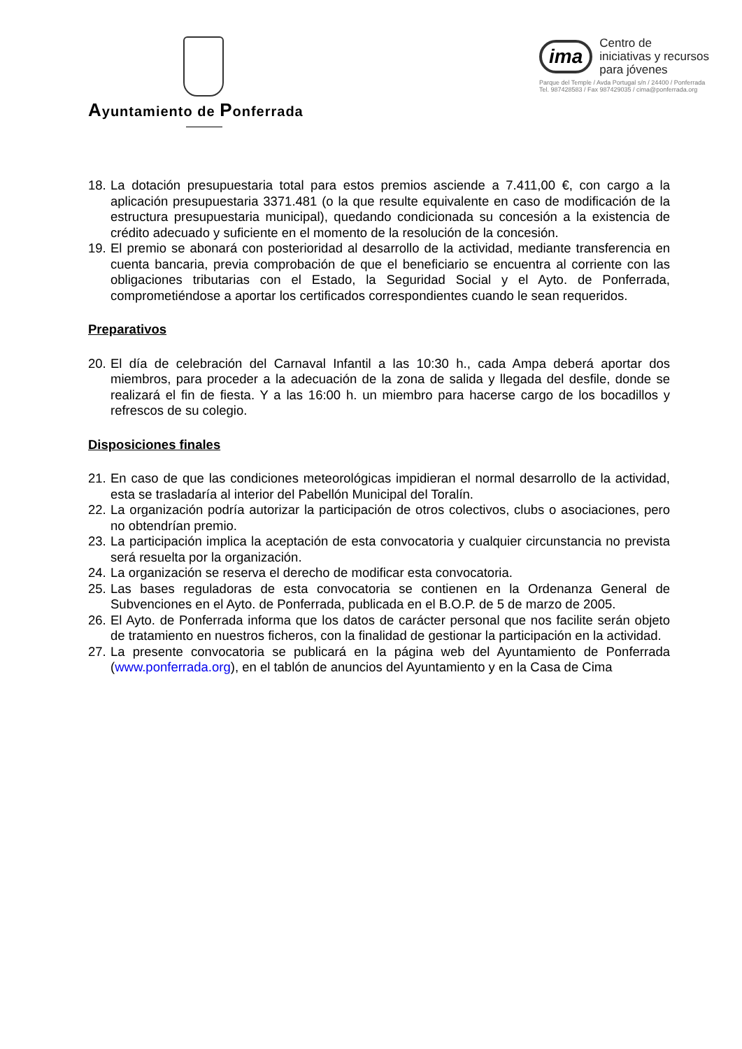Ayuntamiento de Ponferrada
ima
Centro de
iniciativas y recursos
para jóvenes
Parque del Temple / Avda Portugal s/n / 24400 / Ponferrada
Tel. 987428583 / Fax 987429035 / cima@ponferrada.org
18. La dotación presupuestaria total para estos premios asciende a 7.411,00 €, con cargo a la aplicación presupuestaria 3371.481 (o la que resulte equivalente en caso de modificación de la estructura presupuestaria municipal), quedando condicionada su concesión a la existencia de crédito adecuado y suficiente en el momento de la resolución de la concesión.
19. El premio se abonará con posterioridad al desarrollo de la actividad, mediante transferencia en cuenta bancaria, previa comprobación de que el beneficiario se encuentra al corriente con las obligaciones tributarias con el Estado, la Seguridad Social y el Ayto. de Ponferrada, comprometiéndose a aportar los certificados correspondientes cuando le sean requeridos.
Preparativos
20. El día de celebración del Carnaval Infantil a las 10:30 h., cada Ampa deberá aportar dos miembros, para proceder a la adecuación de la zona de salida y llegada del desfile, donde se realizará el fin de fiesta. Y a las 16:00 h. un miembro para hacerse cargo de los bocadillos y refrescos de su colegio.
Disposiciones finales
21. En caso de que las condiciones meteorológicas impidieran el normal desarrollo de la actividad, esta se trasladaría al interior del Pabellón Municipal del Toralín.
22. La organización podría autorizar la participación de otros colectivos, clubs o asociaciones, pero no obtendrían premio.
23. La participación implica la aceptación de esta convocatoria y cualquier circunstancia no prevista será resuelta por la organización.
24. La organización se reserva el derecho de modificar esta convocatoria.
25. Las bases reguladoras de esta convocatoria se contienen en la Ordenanza General de Subvenciones en el Ayto. de Ponferrada, publicada en el B.O.P. de 5 de marzo de 2005.
26. El Ayto. de Ponferrada informa que los datos de carácter personal que nos facilite serán objeto de tratamiento en nuestros ficheros, con la finalidad de gestionar la participación en la actividad.
27. La presente convocatoria se publicará en la página web del Ayuntamiento de Ponferrada (www.ponferrada.org), en el tablón de anuncios del Ayuntamiento y en la Casa de Cima